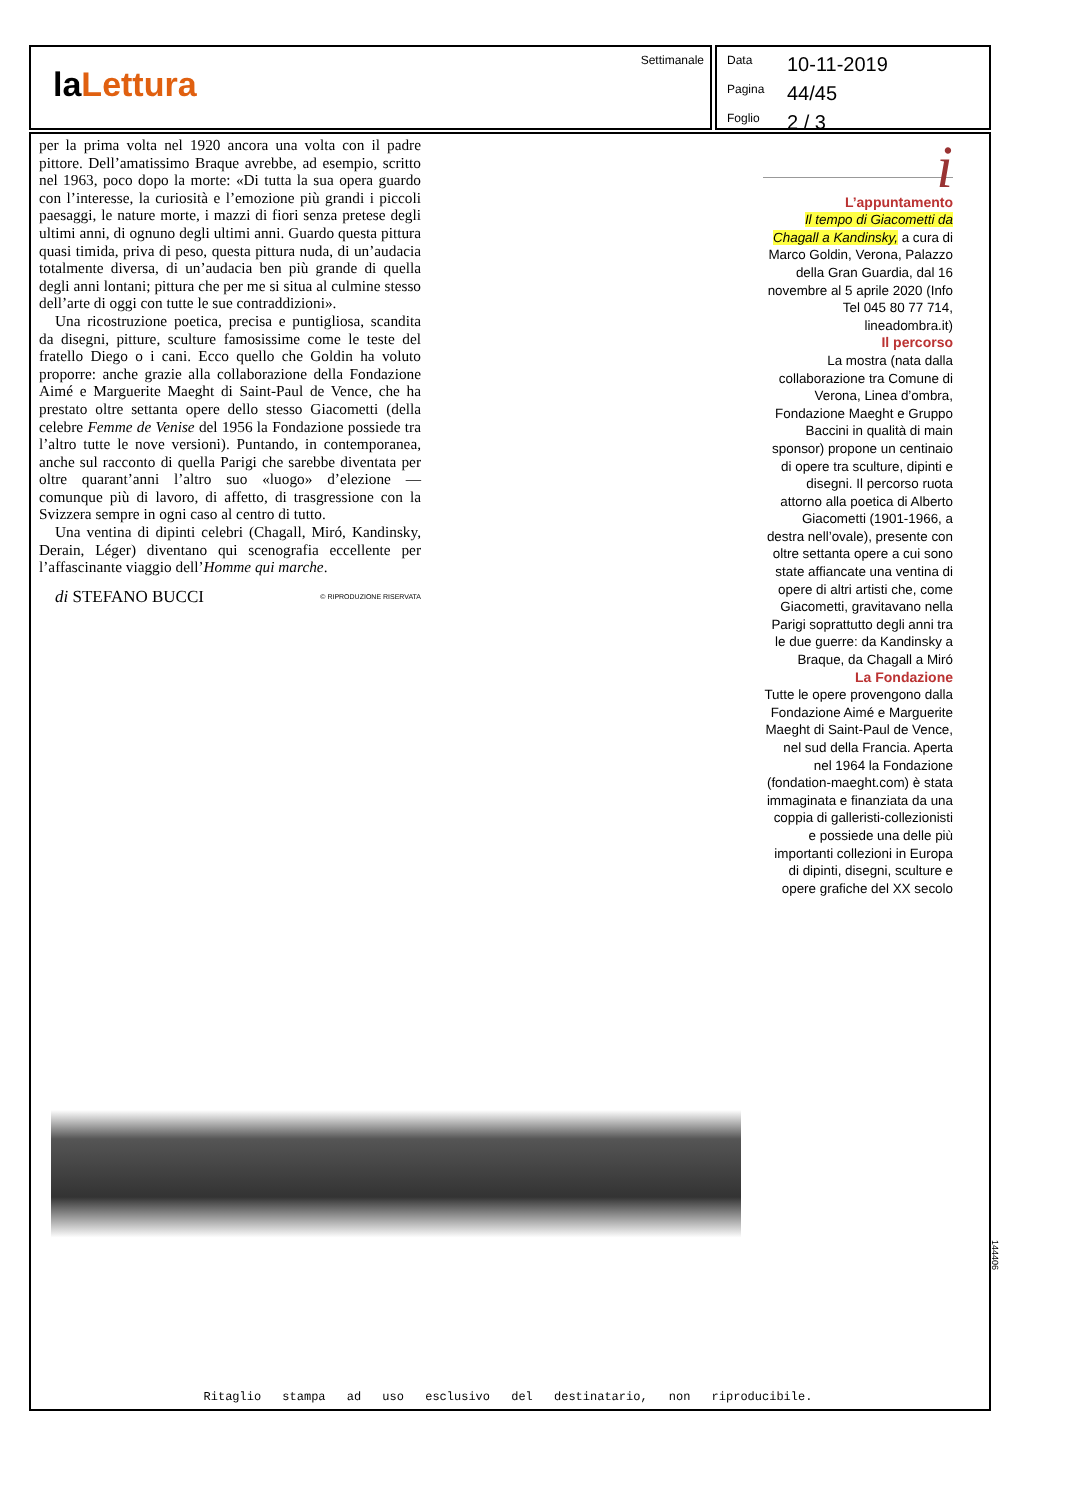laLettura
Settimanale
Data 10-11-2019
Pagina 44/45
Foglio 2 / 3
per la prima volta nel 1920 ancora una volta con il padre pittore. Dell’amatissimo Braque avrebbe, ad esempio, scritto nel 1963, poco dopo la morte: «Di tutta la sua opera guardo con l’interesse, la curiosità e l’emozione più grandi i piccoli paesaggi, le nature morte, i mazzi di fiori senza pretese degli ultimi anni, di ognuno degli ultimi anni. Guardo questa pittura quasi timida, priva di peso, questa pittura nuda, di un’audacia totalmente diversa, di un’audacia ben più grande di quella degli anni lontani; pittura che per me si situa al culmine stesso dell’arte di oggi con tutte le sue contraddizioni».
Una ricostruzione poetica, precisa e puntigliosa, scandita da disegni, pitture, sculture famosissime come le teste del fratello Diego o i cani. Ecco quello che Goldin ha voluto proporre: anche grazie alla collaborazione della Fondazione Aimé e Marguerite Maeght di Saint-Paul de Vence, che ha prestato oltre settanta opere dello stesso Giacometti (della celebre Femme de Venise del 1956 la Fondazione possiede tra l’altro tutte le nove versioni). Puntando, in contemporanea, anche sul racconto di quella Parigi che sarebbe diventata per oltre quarant’anni l’altro suo «luogo» d’elezione — comunque più di lavoro, di affetto, di trasgressione con la Svizzera sempre in ogni caso al centro di tutto.
Una ventina di dipinti celebri (Chagall, Miró, Kandinsky, Derain, Léger) diventano qui scenografia eccellente per l’affascinante viaggio dell’Homme qui marche.
di STEFANO BUCCI © RIPRODUZIONE RISERVATA
i
L’appuntamento
Il tempo di Giacometti da Chagall a Kandinsky, a cura di Marco Goldin, Verona, Palazzo della Gran Guardia, dal 16 novembre al 5 aprile 2020 (Info Tel 045 80 77 714, lineadombra.it)
Il percorso
La mostra (nata dalla collaborazione tra Comune di Verona, Linea d’ombra, Fondazione Maeght e Gruppo Baccini in qualità di main sponsor) propone un centinaio di opere tra sculture, dipinti e disegni. Il percorso ruota attorno alla poetica di Alberto Giacometti (1901-1966, a destra nell’ovale), presente con oltre settanta opere a cui sono state affiancate una ventina di opere di altri artisti che, come Giacometti, gravitavano nella Parigi soprattutto degli anni tra le due guerre: da Kandinsky a Braque, da Chagall a Miró
La Fondazione
Tutte le opere provengono dalla Fondazione Aimé e Marguerite Maeght di Saint-Paul de Vence, nel sud della Francia. Aperta nel 1964 la Fondazione (fondation-maeght.com) è stata immaginata e finanziata da una coppia di galleristi-collezionisti e possiede una delle più importanti collezioni in Europa di dipinti, disegni, sculture e opere grafiche del XX secolo
Ritaglio stampa ad uso esclusivo del destinatario, non riproducibile.
144406